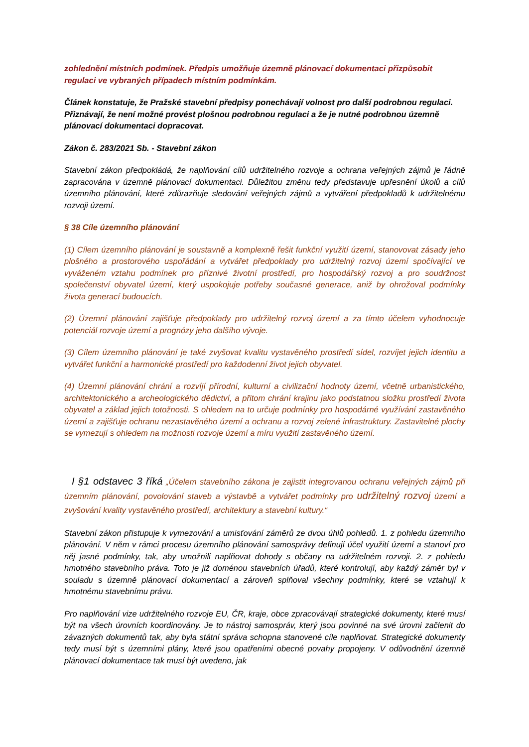zohlednění místních podmínek. Předpis umožňuje územně plánovací dokumentaci přizpůsobit regulaci ve vybraných případech místním podmínkám.
Článek konstatuje, že Pražské stavební předpisy ponechávají volnost pro další podrobnou regulaci. Přiznávají, že není možné provést plošnou podrobnou regulaci a že je nutné podrobnou územně plánovací dokumentaci dopracovat.
Zákon č. 283/2021 Sb. - Stavební zákon
Stavební zákon předpokládá, že naplňování cílů udržitelného rozvoje a ochrana veřejných zájmů je řádně zapracována v územně plánovací dokumentaci. Důležitou změnu tedy představuje upřesnění úkolů a cílů územního plánování, které zdůrazňuje sledování veřejných zájmů a vytváření předpokladů k udržitelnému rozvoji území.
§ 38 Cíle územního plánování
(1) Cílem územního plánování je soustavně a komplexně řešit funkční využití území, stanovovat zásady jeho plošného a prostorového uspořádání a vytvářet předpoklady pro udržitelný rozvoj území spočívající ve vyváženém vztahu podmínek pro příznivé životní prostředí, pro hospodářský rozvoj a pro soudržnost společenství obyvatel území, který uspokojuje potřeby současné generace, aniž by ohrožoval podmínky života generací budoucích.
(2) Územní plánování zajišťuje předpoklady pro udržitelný rozvoj území a za tímto účelem vyhodnocuje potenciál rozvoje území a prognózy jeho dalšího vývoje.
(3) Cílem územního plánování je také zvyšovat kvalitu vystavěného prostředí sídel, rozvíjet jejich identitu a vytvářet funkční a harmonické prostředí pro každodenní život jejich obyvatel.
(4) Územní plánování chrání a rozvíjí přírodní, kulturní a civilizační hodnoty území, včetně urbanistického, architektonického a archeologického dědictví, a přitom chrání krajinu jako podstatnou složku prostředí života obyvatel a základ jejich totožnosti. S ohledem na to určuje podmínky pro hospodárné využívání zastavěného území a zajišťuje ochranu nezastavěného území a ochranu a rozvoj zelené infrastruktury. Zastavitelné plochy se vymezují s ohledem na možnosti rozvoje území a míru využití zastavěného území.
I §1 odstavec 3 říká „Účelem stavebního zákona je zajistit integrovanou ochranu veřejných zájmů při územním plánování, povolování staveb a výstavbě a vytvářet podmínky pro udržitelný rozvoj území a zvyšování kvality vystavěného prostředí, architektury a stavební kultury.“
Stavební zákon přistupuje k vymezování a umisťování záměrů ze dvou úhlů pohledů. 1. z pohledu územního plánování. V něm v rámci procesu územního plánování samosprávy definují účel využití území a stanoví pro něj jasné podmínky, tak, aby umožnili naplňovat dohody s občany na udržitelném rozvoji. 2. z pohledu hmotného stavebního práva. Toto je již doménou stavebních úřadů, které kontrolují, aby každý záměr byl v souladu s územně plánovací dokumentací a zároveň splňoval všechny podmínky, které se vztahují k hmotnému stavebnímu právu.
Pro naplňování vize udržitelného rozvoje EU, ČR, kraje, obce zpracovávají strategické dokumenty, které musí být na všech úrovních koordinovány. Je to nástroj samospráv, který jsou povinné na své úrovni začlenit do závazných dokumentů tak, aby byla státní správa schopna stanovené cíle naplňovat. Strategické dokumenty tedy musí být s územními plány, které jsou opatřeními obecné povahy propojeny. V odůvodnění územně plánovací dokumentace tak musí být uvedeno, jak